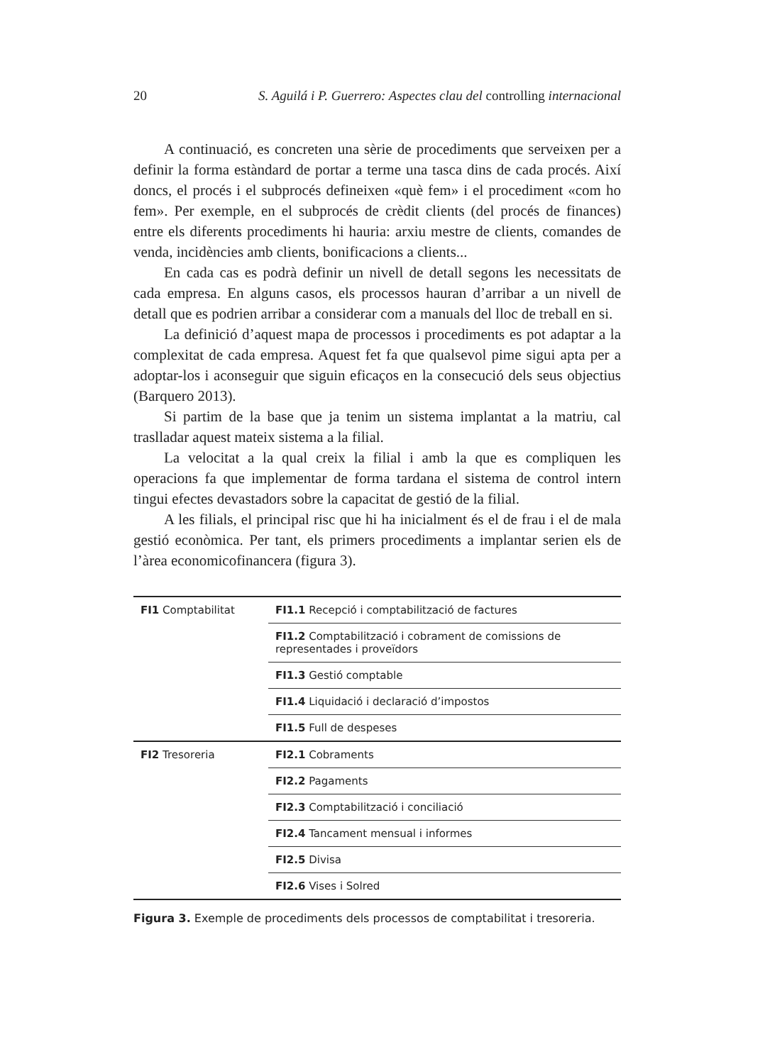20 S. Aguilá i P. Guerrero: Aspectes clau del controlling internacional
A continuació, es concreten una sèrie de procediments que serveixen per a definir la forma estàndard de portar a terme una tasca dins de cada procés. Així doncs, el procés i el subprocés defineixen «què fem» i el procediment «com ho fem». Per exemple, en el subprocés de crèdit clients (del procés de finances) entre els diferents procediments hi hauria: arxiu mestre de clients, comandes de venda, incidències amb clients, bonificacions a clients...
En cada cas es podrà definir un nivell de detall segons les necessitats de cada empresa. En alguns casos, els processos hauran d’arribar a un nivell de detall que es podrien arribar a considerar com a manuals del lloc de treball en si.
La definició d’aquest mapa de processos i procediments es pot adaptar a la complexitat de cada empresa. Aquest fet fa que qualsevol pime sigui apta per a adoptar-los i aconseguir que siguin eficaços en la consecució dels seus objectius (Barquero 2013).
Si partim de la base que ja tenim un sistema implantat a la matriu, cal traslladar aquest mateix sistema a la filial.
La velocitat a la qual creix la filial i amb la que es compliquen les operacions fa que implementar de forma tardana el sistema de control intern tingui efectes devastadors sobre la capacitat de gestió de la filial.
A les filials, el principal risc que hi ha inicialment és el de frau i el de mala gestió econòmica. Per tant, els primers procediments a implantar serien els de l’àrea economicofinancera (figura 3).
| FI1 Comptabilitat | FI1.1 Recepció i comptabilització de factures |
| | FI1.2 Comptabilització i cobrament de comissions de representades i proveïdors |
| | FI1.3 Gestió comptable |
| | FI1.4 Liquidació i declaració d’impostos |
| | FI1.5 Full de despeses |
| FI2 Tresoreria | FI2.1 Cobraments |
| | FI2.2 Pagaments |
| | FI2.3 Comptabilització i conciliació |
| | FI2.4 Tancament mensual i informes |
| | FI2.5 Divisa |
| | FI2.6 Vises i Solred |
Figura 3. Exemple de procediments dels processos de comptabilitat i tresoreria.